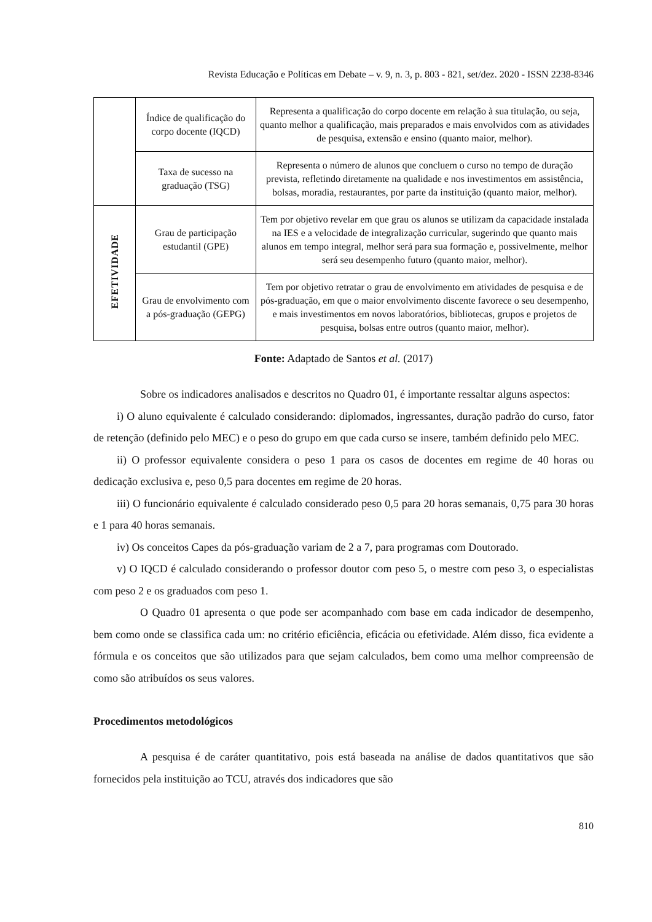Revista Educação e Políticas em Debate – v. 9, n. 3, p. 803 - 821, set/dez. 2020 - ISSN 2238-8346
| | Índice de qualificação do corpo docente (IQCD) | Representa a qualificação do corpo docente em relação à sua titulação, ou seja, quanto melhor a qualificação, mais preparados e mais envolvidos com as atividades de pesquisa, extensão e ensino (quanto maior, melhor). |
| | Taxa de sucesso na graduação (TSG) | Representa o número de alunos que concluem o curso no tempo de duração prevista, refletindo diretamente na qualidade e nos investimentos em assistência, bolsas, moradia, restaurantes, por parte da instituição (quanto maior, melhor). |
| EFETIVIDADE | Grau de participação estudantil (GPE) | Tem por objetivo revelar em que grau os alunos se utilizam da capacidade instalada na IES e a velocidade de integralização curricular, sugerindo que quanto mais alunos em tempo integral, melhor será para sua formação e, possivelmente, melhor será seu desempenho futuro (quanto maior, melhor). |
| | Grau de envolvimento com a pós-graduação (GEPG) | Tem por objetivo retratar o grau de envolvimento em atividades de pesquisa e de pós-graduação, em que o maior envolvimento discente favorece o seu desempenho, e mais investimentos em novos laboratórios, bibliotecas, grupos e projetos de pesquisa, bolsas entre outros (quanto maior, melhor). |
Fonte: Adaptado de Santos et al. (2017)
Sobre os indicadores analisados e descritos no Quadro 01, é importante ressaltar alguns aspectos:
i) O aluno equivalente é calculado considerando: diplomados, ingressantes, duração padrão do curso, fator de retenção (definido pelo MEC) e o peso do grupo em que cada curso se insere, também definido pelo MEC.
ii) O professor equivalente considera o peso 1 para os casos de docentes em regime de 40 horas ou dedicação exclusiva e, peso 0,5 para docentes em regime de 20 horas.
iii) O funcionário equivalente é calculado considerado peso 0,5 para 20 horas semanais, 0,75 para 30 horas e 1 para 40 horas semanais.
iv) Os conceitos Capes da pós-graduação variam de 2 a 7, para programas com Doutorado.
v) O IQCD é calculado considerando o professor doutor com peso 5, o mestre com peso 3, o especialistas com peso 2 e os graduados com peso 1.
O Quadro 01 apresenta o que pode ser acompanhado com base em cada indicador de desempenho, bem como onde se classifica cada um: no critério eficiência, eficácia ou efetividade. Além disso, fica evidente a fórmula e os conceitos que são utilizados para que sejam calculados, bem como uma melhor compreensão de como são atribuídos os seus valores.
Procedimentos metodológicos
A pesquisa é de caráter quantitativo, pois está baseada na análise de dados quantitativos que são fornecidos pela instituição ao TCU, através dos indicadores que são
810